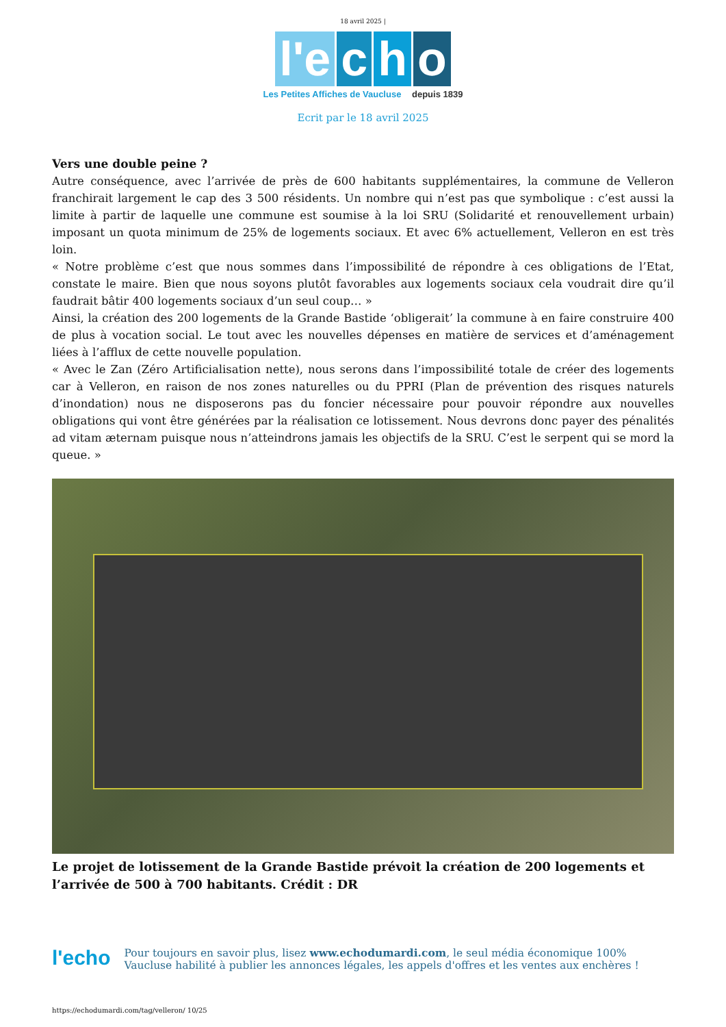18 avril 2025 |
l'e c h o
Les Petites Affiches de Vaucluse depuis 1839
Ecrit par le 18 avril 2025
Vers une double peine ?
Autre conséquence, avec l’arrivée de près de 600 habitants supplémentaires, la commune de Velleron franchirait largement le cap des 3 500 résidents. Un nombre qui n’est pas que symbolique : c’est aussi la limite à partir de laquelle une commune est soumise à la loi SRU (Solidarité et renouvellement urbain) imposant un quota minimum de 25% de logements sociaux. Et avec 6% actuellement, Velleron en est très loin.
« Notre problème c’est que nous sommes dans l’impossibilité de répondre à ces obligations de l’Etat, constate le maire. Bien que nous soyons plutôt favorables aux logements sociaux cela voudrait dire qu’il faudrait bâtir 400 logements sociaux d’un seul coup… »
Ainsi, la création des 200 logements de la Grande Bastide ‘obligerait’ la commune à en faire construire 400 de plus à vocation social. Le tout avec les nouvelles dépenses en matière de services et d’aménagement liées à l’afflux de cette nouvelle population.
« Avec le Zan (Zéro Artificialisation nette), nous serons dans l’impossibilité totale de créer des logements car à Velleron, en raison de nos zones naturelles ou du PPRI (Plan de prévention des risques naturels d’inondation) nous ne disposerons pas du foncier nécessaire pour pouvoir répondre aux nouvelles obligations qui vont être générées par la réalisation ce lotissement. Nous devrons donc payer des pénalités ad vitam æternam puisque nous n’atteindrons jamais les objectifs de la SRU. C’est le serpent qui se mord la queue. »
Le projet de lotissement de la Grande Bastide prévoit la création de 200 logements et l’arrivée de 500 à 700 habitants. Crédit : DR
l'echo
Pour toujours en savoir plus, lisez www.echodumardi.com, le seul média économique 100% Vaucluse habilité à publier les annonces légales, les appels d'offres et les ventes aux enchères !
https://echodumardi.com/tag/velleron/ 10/25